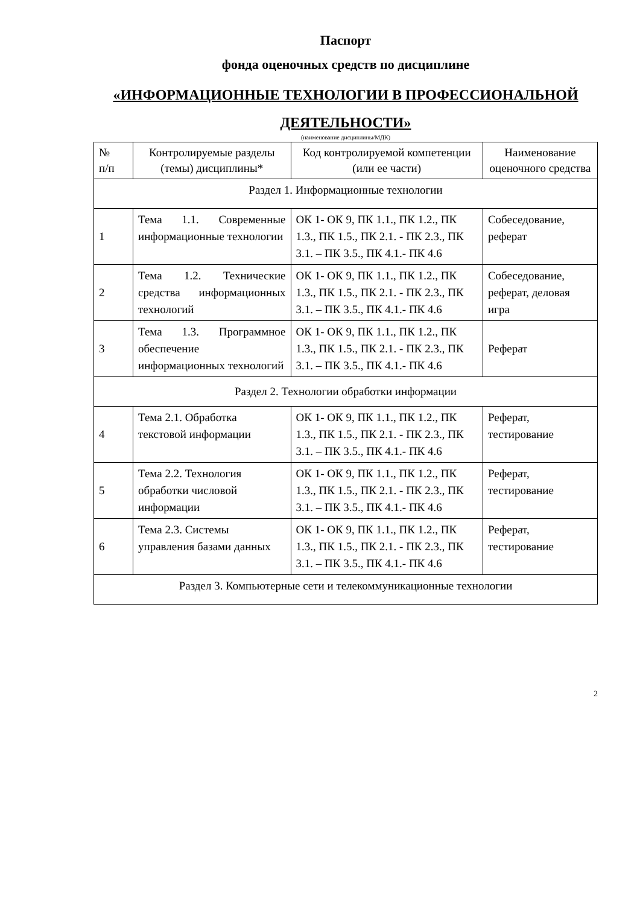Паспорт
фонда оценочных средств по дисциплине
«ИНФОРМАЦИОННЫЕ ТЕХНОЛОГИИ В ПРОФЕССИОНАЛЬНОЙ ДЕЯТЕЛЬНОСТИ»
(наименование дисциплины/МДК)
| № п/п | Контролируемые разделы (темы) дисциплины* | Код контролируемой компетенции (или ее части) | Наименование оценочного средства |
| Раздел 1. Информационные технологии | | | |
| 1 | Тема 1.1. Современные информационные технологии | ОК 1- ОК 9, ПК 1.1., ПК 1.2., ПК 1.3., ПК 1.5., ПК 2.1. - ПК 2.3., ПК 3.1. – ПК 3.5., ПК 4.1.- ПК 4.6 | Собеседование, реферат |
| 2 | Тема 1.2. Технические средства информационных технологий | ОК 1- ОК 9, ПК 1.1., ПК 1.2., ПК 1.3., ПК 1.5., ПК 2.1. - ПК 2.3., ПК 3.1. – ПК 3.5., ПК 4.1.- ПК 4.6 | Собеседование, реферат, деловая игра |
| 3 | Тема 1.3. Программное обеспечение информационных технологий | ОК 1- ОК 9, ПК 1.1., ПК 1.2., ПК 1.3., ПК 1.5., ПК 2.1. - ПК 2.3., ПК 3.1. – ПК 3.5., ПК 4.1.- ПК 4.6 | Реферат |
| Раздел 2. Технологии обработки информации | | | |
| 4 | Тема 2.1. Обработка текстовой информации | ОК 1- ОК 9, ПК 1.1., ПК 1.2., ПК 1.3., ПК 1.5., ПК 2.1. - ПК 2.3., ПК 3.1. – ПК 3.5., ПК 4.1.- ПК 4.6 | Реферат, тестирование |
| 5 | Тема 2.2. Технология обработки числовой информации | ОК 1- ОК 9, ПК 1.1., ПК 1.2., ПК 1.3., ПК 1.5., ПК 2.1. - ПК 2.3., ПК 3.1. – ПК 3.5., ПК 4.1.- ПК 4.6 | Реферат, тестирование |
| 6 | Тема 2.3. Системы управления базами данных | ОК 1- ОК 9, ПК 1.1., ПК 1.2., ПК 1.3., ПК 1.5., ПК 2.1. - ПК 2.3., ПК 3.1. – ПК 3.5., ПК 4.1.- ПК 4.6 | Реферат, тестирование |
| Раздел 3. Компьютерные сети и телекоммуникационные технологии | | | |
2